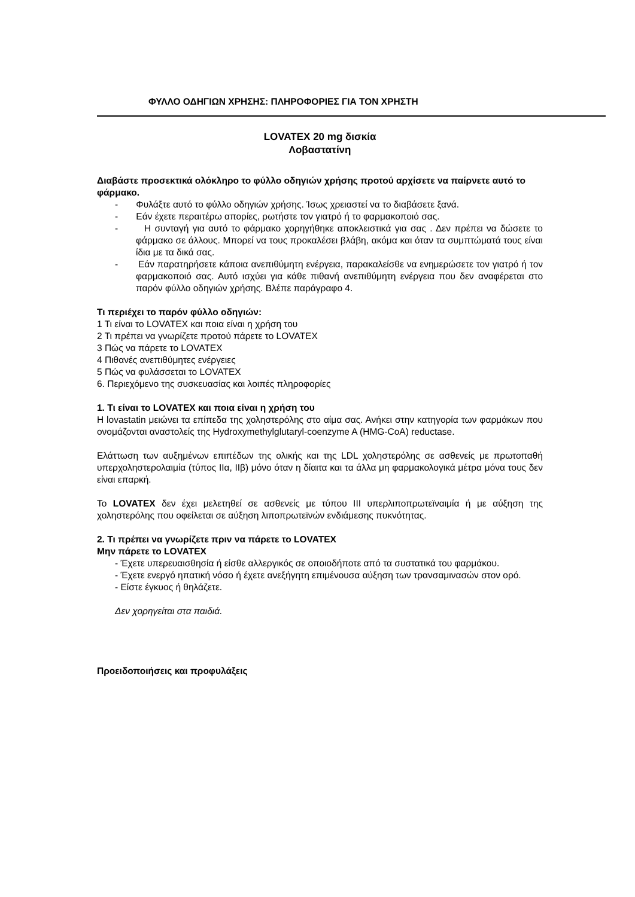ΦΥΛΛΟ ΟΔΗΓΙΩΝ ΧΡΗΣΗΣ: ΠΛΗΡΟΦΟΡΙΕΣ ΓΙΑ ΤΟΝ ΧΡΗΣΤΗ
LOVATEX 20 mg δισκία
Λοβαστατίνη
Διαβάστε προσεκτικά ολόκληρο το φύλλο οδηγιών χρήσης προτού αρχίσετε να παίρνετε αυτό το φάρμακο.
- Φυλάξτε αυτό το φύλλο οδηγιών χρήσης. Ίσως χρειαστεί να το διαβάσετε ξανά.
- Εάν έχετε περαιτέρω απορίες, ρωτήστε τον γιατρό ή το φαρμακοποιό σας.
- Η συνταγή για αυτό το φάρμακο χορηγήθηκε αποκλειστικά για σας . Δεν πρέπει να δώσετε το φάρμακο σε άλλους. Μπορεί να τους προκαλέσει βλάβη, ακόμα και όταν τα συμπτώματά τους είναι ίδια με τα δικά σας.
- Εάν παρατηρήσετε κάποια ανεπιθύμητη ενέργεια, παρακαλείσθε να ενημερώσετε τον γιατρό ή τον φαρμακοποιό σας. Αυτό ισχύει για κάθε πιθανή ανεπιθύμητη ενέργεια που δεν αναφέρεται στο παρόν φύλλο οδηγιών χρήσης. Βλέπε παράγραφο 4.
Τι περιέχει το παρόν φύλλο οδηγιών:
1 Τι είναι το LOVATEX και ποια είναι η χρήση του
2 Τι πρέπει να γνωρίζετε προτού πάρετε το LOVATEX
3 Πώς να πάρετε το LOVATEX
4 Πιθανές ανεπιθύμητες ενέργειες
5 Πώς να φυλάσσεται το LOVATEX
6. Περιεχόμενο της συσκευασίας και λοιπές πληροφορίες
1. Τι είναι το LOVATEX και ποια είναι η χρήση του
Η lovastatin μειώνει τα επίπεδα της χοληστερόλης στο αίμα σας. Ανήκει στην κατηγορία των φαρμάκων που ονομάζονται αναστολείς της Hydroxymethylglutaryl-coenzyme A (HMG-CoA) reductase.
Ελάττωση των αυξημένων επιπέδων της ολικής και της LDL χοληστερόλης σε ασθενείς με πρωτοπαθή υπερχοληστερολαιμία (τύπος IIα, IIβ) μόνο όταν η δίαιτα και τα άλλα μη φαρμακολογικά μέτρα μόνα τους δεν είναι επαρκή.
Το LOVATEX δεν έχει μελετηθεί σε ασθενείς με τύπου III υπερλιποπρωτεϊναιμία ή με αύξηση της χοληστερόλης που οφείλεται σε αύξηση λιποπρωτεϊνών ενδιάμεσης πυκνότητας.
2. Τι πρέπει να γνωρίζετε πριν να πάρετε το LOVATEX
Μην πάρετε το LOVATEX
- Έχετε υπερευαισθησία ή είσθε αλλεργικός σε οποιοδήποτε από τα συστατικά του φαρμάκου.
- Έχετε ενεργό ηπατική νόσο ή έχετε ανεξήγητη επιμένουσα αύξηση των τρανσαμινασών στον ορό.
- Είστε έγκυος ή θηλάζετε.
Δεν χορηγείται στα παιδιά.
Προειδοποιήσεις και προφυλάξεις